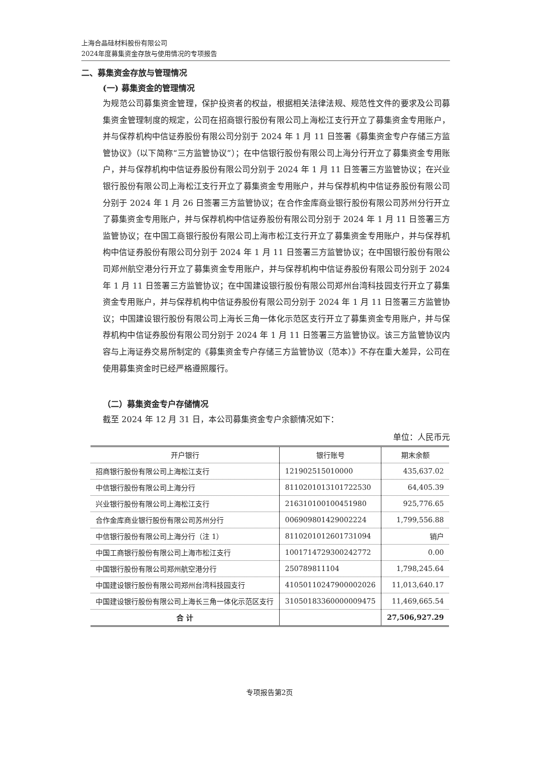上海合晶硅材料股份有限公司
2024年度募集资金存放与使用情况的专项报告
二、募集资金存放与管理情况
(一) 募集资金的管理情况
为规范公司募集资金管理，保护投资者的权益，根据相关法律法规、规范性文件的要求及公司募集资金管理制度的规定，公司在招商银行股份有限公司上海松江支行开立了募集资金专用账户，并与保荐机构中信证券股份有限公司分别于 2024 年 1 月 11 日签署《募集资金专户存储三方监管协议》（以下简称“三方监管协议”）；在中信银行股份有限公司上海分行开立了募集资金专用账户，并与保荐机构中信证券股份有限公司分别于 2024 年 1 月 11 日签署三方监管协议；在兴业银行股份有限公司上海松江支行开立了募集资金专用账户，并与保荐机构中信证券股份有限公司分别于 2024 年 1 月 26 日签署三方监管协议；在合作金库商业银行股份有限公司苏州分行开立了募集资金专用账户，并与保荐机构中信证券股份有限公司分别于 2024 年 1 月 11 日签署三方监管协议；在中国工商银行股份有限公司上海市松江支行开立了募集资金专用账户，并与保荐机构中信证券股份有限公司分别于 2024 年 1 月 11 日签署三方监管协议；在中国银行股份有限公司郑州航空港分行开立了募集资金专用账户，并与保荐机构中信证券股份有限公司分别于 2024 年 1 月 11 日签署三方监管协议；在中国建设银行股份有限公司郑州台湾科技园支行开立了募集资金专用账户，并与保荐机构中信证券股份有限公司分别于 2024 年 1 月 11 日签署三方监管协议；中国建设银行股份有限公司上海长三角一体化示范区支行开立了募集资金专用账户，并与保荐机构中信证券股份有限公司分别于 2024 年 1 月 11 日签署三方监管协议。该三方监管协议内容与上海证券交易所制定的《募集资金专户存储三方监管协议（范本）》不存在重大差异，公司在使用募集资金时已经严格遵照履行。
（二）募集资金专户存储情况
截至 2024 年 12 月 31 日，本公司募集资金专户余额情况如下：
单位：人民币元
| 开户银行 | 银行账号 | 期末余额 |
| --- | --- | --- |
| 招商银行股份有限公司上海松江支行 | 121902515010000 | 435,637.02 |
| 中信银行股份有限公司上海分行 | 8110201013101722530 | 64,405.39 |
| 兴业银行股份有限公司上海松江支行 | 216310100100451980 | 925,776.65 |
| 合作金库商业银行股份有限公司苏州分行 | 006909801429002224 | 1,799,556.88 |
| 中信银行股份有限公司上海分行（注 1） | 8110201012601731094 | 销户 |
| 中国工商银行股份有限公司上海市松江支行 | 1001714729300242772 | 0.00 |
| 中国银行股份有限公司郑州航空港分行 | 250789811104 | 1,798,245.64 |
| 中国建设银行股份有限公司郑州台湾科技园支行 | 41050110247900002026 | 11,013,640.17 |
| 中国建设银行股份有限公司上海长三角一体化示范区支行 | 31050183360000009475 | 11,469,665.54 |
| 合 计 | | 27,506,927.29 |
专项报告第2页